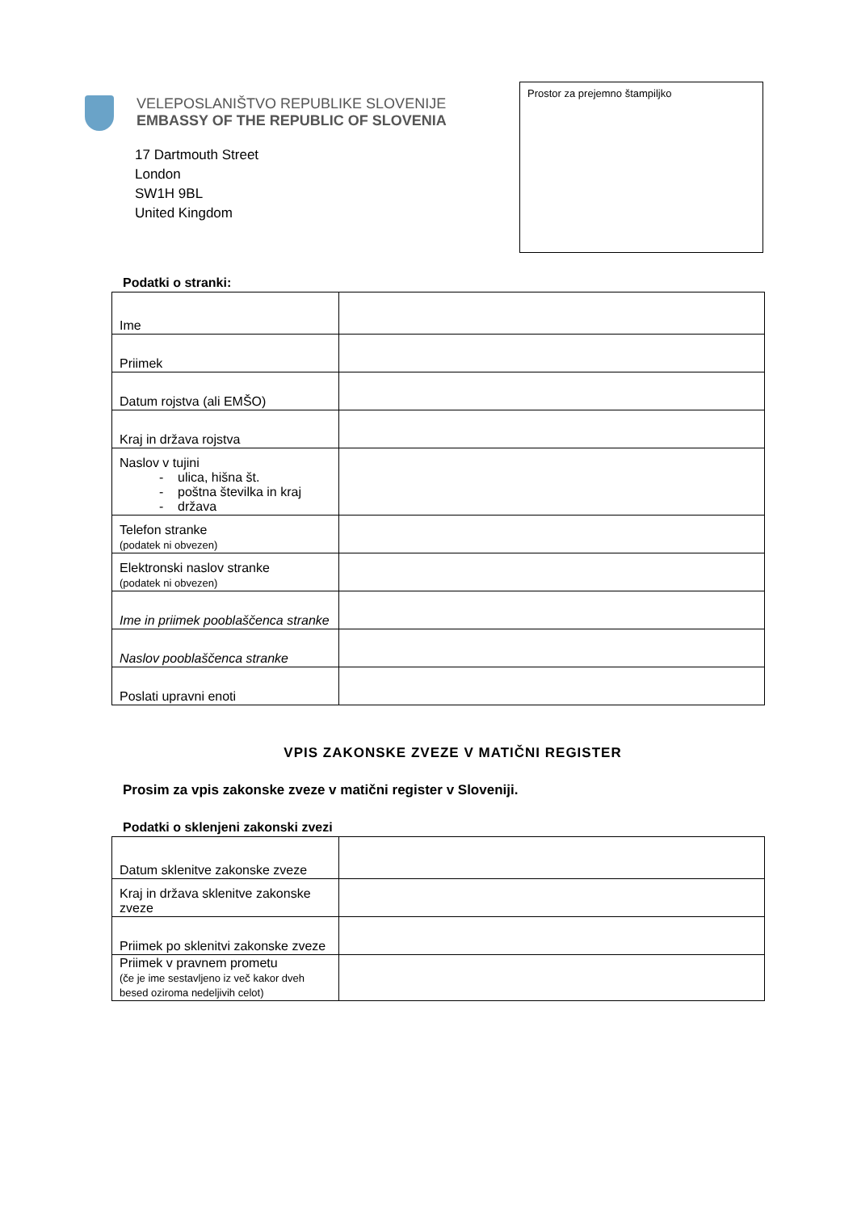VELEPOSLANIŠTVO REPUBLIKE SLOVENIJE
EMBASSY OF THE REPUBLIC OF SLOVENIA
17 Dartmouth Street
London
SW1H 9BL
United Kingdom
Prostor za prejemno štampiljko
Podatki o stranki:
| Ime | |
| Priimek | |
| Datum rojstva (ali EMŠO) | |
| Kraj in država rojstva | |
| Naslov v tujini - ulica, hišna št. - poštna številka in kraj - država | |
| Telefon stranke (podatek ni obvezen) | |
| Elektronski naslov stranke (podatek ni obvezen) | |
| Ime in priimek pooblaščenca stranke | |
| Naslov pooblaščenca stranke | |
| Poslati upravni enoti | |
VPIS ZAKONSKE ZVEZE V MATIČNI REGISTER
Prosim za vpis zakonske zveze v matični register v Sloveniji.
Podatki o sklenjeni zakonski zvezi
| Datum sklenitve zakonske zveze | |
| Kraj in država sklenitve zakonske zveze | |
| Priimek po sklenitvi zakonske zveze | |
| Priimek v pravnem prometu (če je ime sestavljeno iz več kakor dveh besed oziroma nedeljivih celot) | |